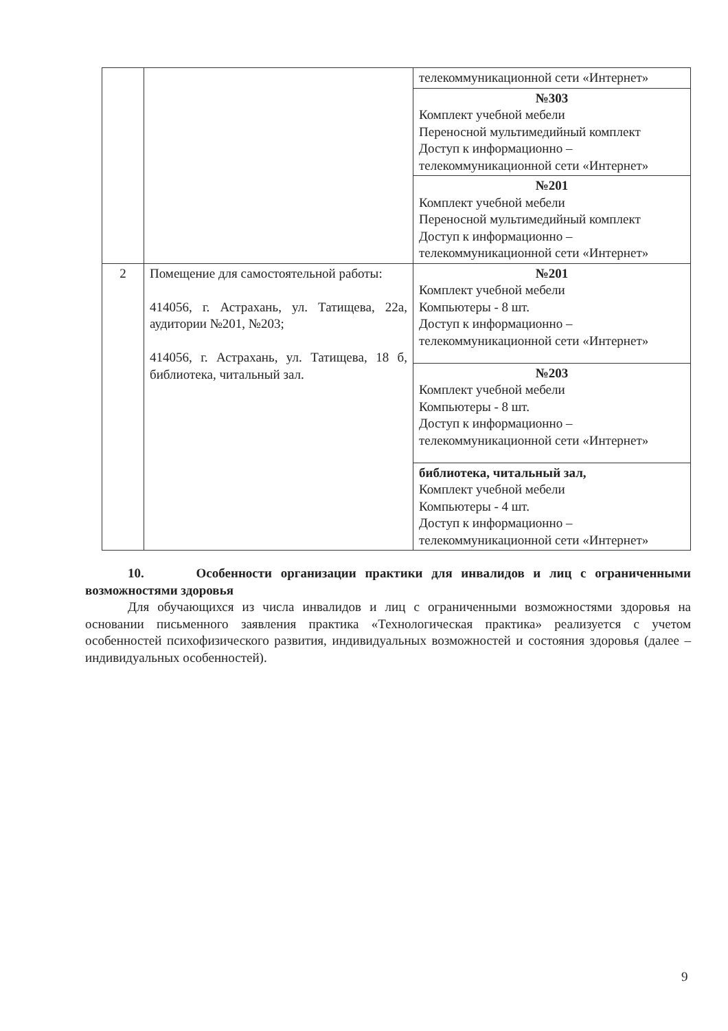| | | телекоммуникационной сети «Интернет» |
| | | №303 Комплект учебной мебели Переносной мультимедийный комплект Доступ к информационно – телекоммуникационной сети «Интернет» |
| | | №201 Комплект учебной мебели Переносной мультимедийный комплект Доступ к информационно – телекоммуникационной сети «Интернет» |
| 2 | Помещение для самостоятельной работы: 414056, г. Астрахань, ул. Татищева, 22а, аудитории №201, №203; 414056, г. Астрахань, ул. Татищева, 18 б, библиотека, читальный зал. | №201 Комплект учебной мебели Компьютеры - 8 шт. Доступ к информационно – телекоммуникационной сети «Интернет» |
| | | №203 Комплект учебной мебели Компьютеры - 8 шт. Доступ к информационно – телекоммуникационной сети «Интернет» |
| | | библиотека, читальный зал, Комплект учебной мебели Компьютеры - 4 шт. Доступ к информационно – телекоммуникационной сети «Интернет» |
10. Особенности организации практики для инвалидов и лиц с ограниченными возможностями здоровья
Для обучающихся из числа инвалидов и лиц с ограниченными возможностями здоровья на основании письменного заявления практика «Технологическая практика» реализуется с учетом особенностей психофизического развития, индивидуальных возможностей и состояния здоровья (далее – индивидуальных особенностей).
9